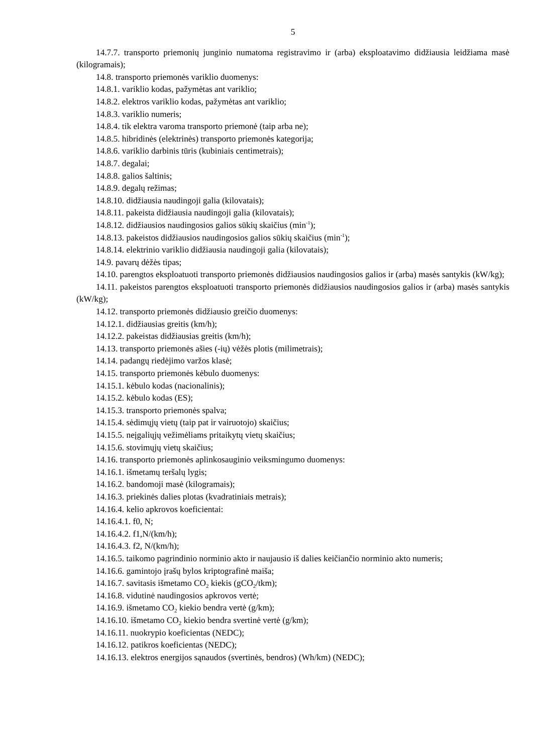5
14.7.7. transporto priemonių junginio numatoma registravimo ir (arba) eksploatavimo didžiausia leidžiama masė (kilogramais);
14.8. transporto priemonės variklio duomenys:
14.8.1. variklio kodas, pažymėtas ant variklio;
14.8.2. elektros variklio kodas, pažymėtas ant variklio;
14.8.3. variklio numeris;
14.8.4. tik elektra varoma transporto priemonė (taip arba ne);
14.8.5. hibridinės (elektrinės) transporto priemonės kategorija;
14.8.6. variklio darbinis tūris (kubiniais centimetrais);
14.8.7. degalai;
14.8.8. galios šaltinis;
14.8.9. degalų režimas;
14.8.10. didžiausia naudingoji galia (kilovatais);
14.8.11. pakeista didžiausia naudingoji galia (kilovatais);
14.8.12. didžiausios naudingosios galios sūkių skaičius (min<sup>-1</sup>);
14.8.13. pakeistos didžiausios naudingosios galios sūkių skaičius (min<sup>-1</sup>);
14.8.14. elektrinio variklio didžiausia naudingoji galia (kilovatais);
14.9. pavarų dėžės tipas;
14.10. parengtos eksploatuoti transporto priemonės didžiausios naudingosios galios ir (arba) masės santykis (kW/kg);
14.11. pakeistos parengtos eksploatuoti transporto priemonės didžiausios naudingosios galios ir (arba) masės santykis (kW/kg);
14.12. transporto priemonės didžiausio greičio duomenys:
14.12.1. didžiausias greitis (km/h);
14.12.2. pakeistas didžiausias greitis (km/h);
14.13. transporto priemonės ašies (-ių) vėžės plotis (milimetrais);
14.14. padangų riedėjimo varžos klasė;
14.15. transporto priemonės kėbulo duomenys:
14.15.1. kėbulo kodas (nacionalinis);
14.15.2. kėbulo kodas (ES);
14.15.3. transporto priemonės spalva;
14.15.4. sėdimųjų vietų (taip pat ir vairuotojo) skaičius;
14.15.5. neįgaliųjų vežimėliams pritaikytų vietų skaičius;
14.15.6. stovimųjų vietų skaičius;
14.16. transporto priemonės aplinkosauginio veiksmingumo duomenys:
14.16.1. išmetamų teršalų lygis;
14.16.2. bandomoji masė (kilogramais);
14.16.3. priekinės dalies plotas (kvadratiniais metrais);
14.16.4. kelio apkrovos koeficientai:
14.16.4.1. f0, N;
14.16.4.2. f1,N/(km/h);
14.16.4.3. f2, N/(km/h);
14.16.5. taikomo pagrindinio norminio akto ir naujausio iš dalies keičiančio norminio akto numeris;
14.16.6. gamintojo įrašų bylos kriptografinė maiša;
14.16.7. savitasis išmetamo CO<sub>2</sub> kiekis (gCO<sub>2</sub>/tkm);
14.16.8. vidutinė naudingosios apkrovos vertė;
14.16.9. išmetamo CO<sub>2</sub> kiekio bendra vertė (g/km);
14.16.10. išmetamo CO<sub>2</sub> kiekio bendra svertinė vertė (g/km);
14.16.11. nuokrypio koeficientas (NEDC);
14.16.12. patikros koeficientas (NEDC);
14.16.13. elektros energijos sąnaudos (svertinės, bendros) (Wh/km) (NEDC);